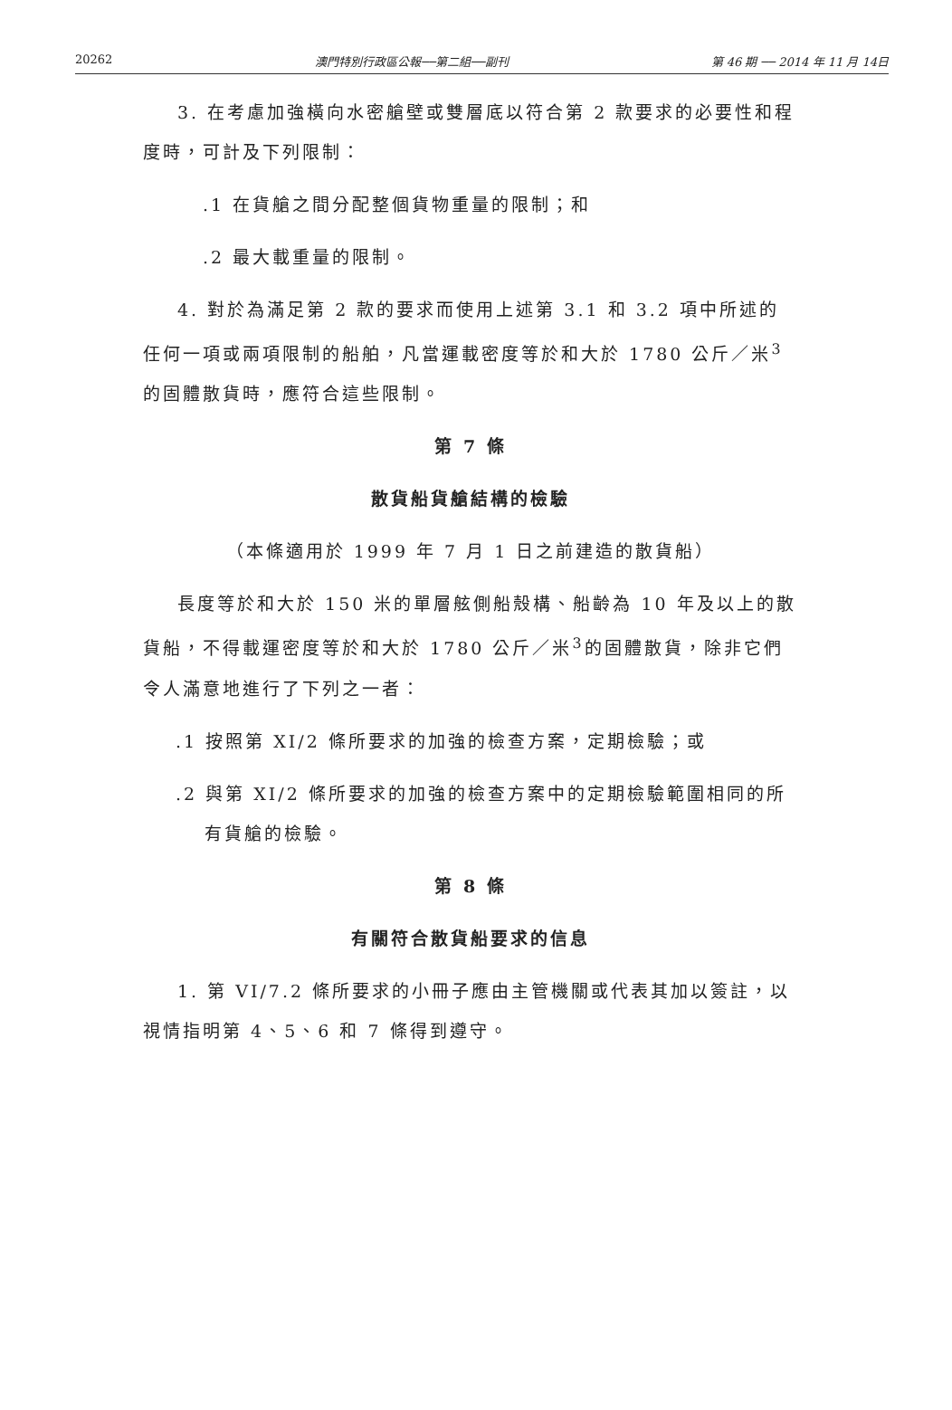20262 澳門特別行政區公報──第二組──副刊 第 46 期 ── 2014 年 11 月 14日
3. 在考慮加強橫向水密艙壁或雙層底以符合第 2 款要求的必要性和程度時，可計及下列限制：
.1 在貨艙之間分配整個貨物重量的限制；和
.2 最大載重量的限制。
4. 對於為滿足第 2 款的要求而使用上述第 3.1 和 3.2 項中所述的任何一項或兩項限制的船舶，凡當運載密度等於和大於 1780 公斤／米<sup>3</sup>的固體散貨時，應符合這些限制。
第 7 條
散貨船貨艙結構的檢驗
（本條適用於 1999 年 7 月 1 日之前建造的散貨船）
長度等於和大於 150 米的單層舷側船殼構、船齡為 10 年及以上的散貨船，不得載運密度等於和大於 1780 公斤／米<sup>3</sup>的固體散貨，除非它們令人滿意地進行了下列之一者：
.1 按照第 XI/2 條所要求的加強的檢查方案，定期檢驗；或
.2 與第 XI/2 條所要求的加強的檢查方案中的定期檢驗範圍相同的所有貨艙的檢驗。
第 8 條
有關符合散貨船要求的信息
1. 第 VI/7.2 條所要求的小冊子應由主管機關或代表其加以簽註，以視情指明第 4、5、6 和 7 條得到遵守。